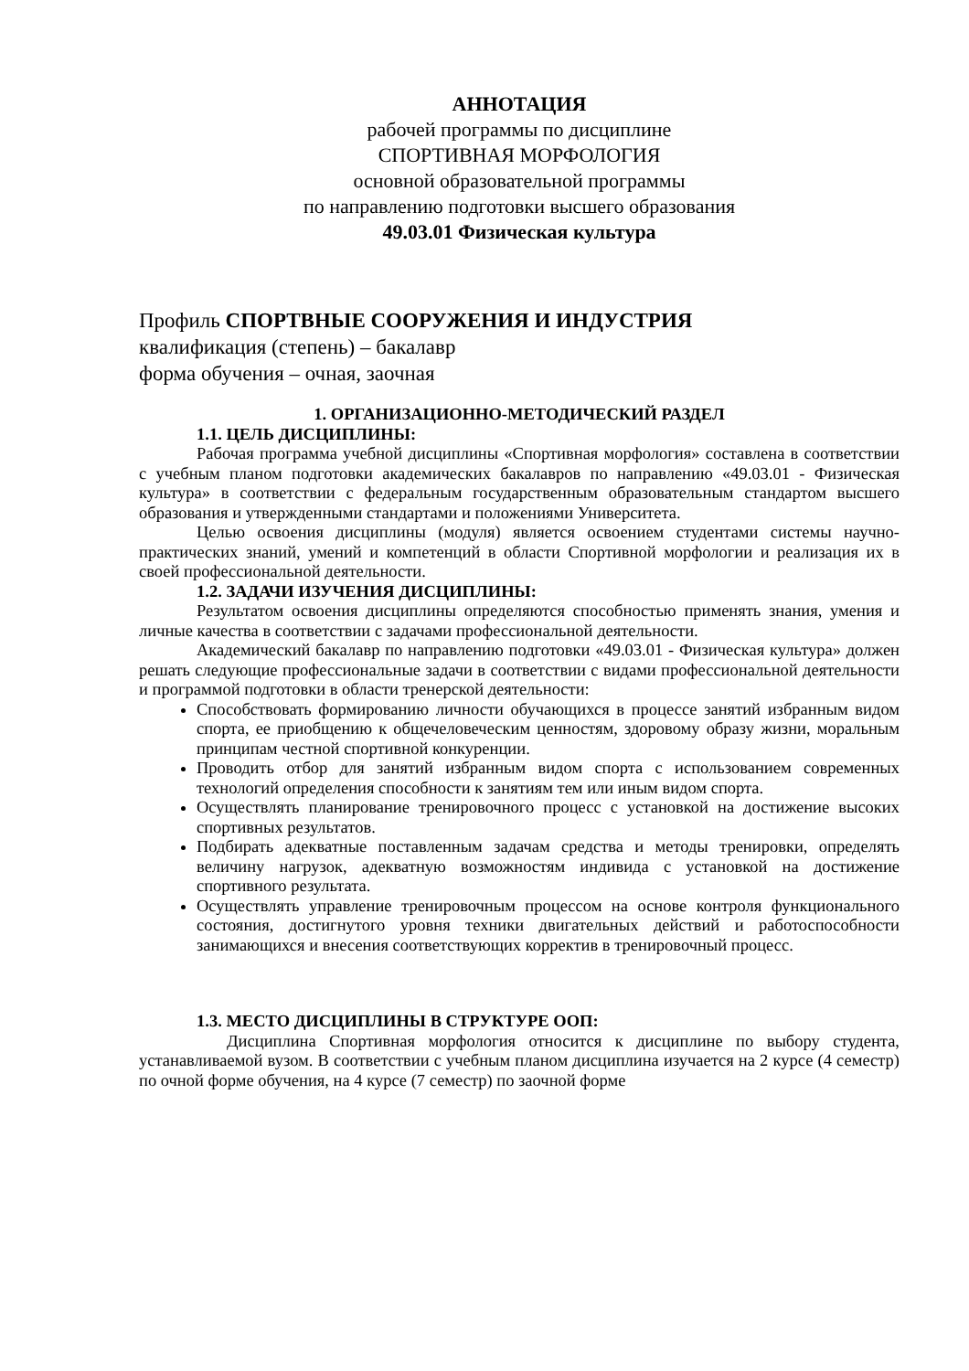АННОТАЦИЯ
рабочей программы по дисциплине
СПОРТИВНАЯ МОРФОЛОГИЯ
основной образовательной программы
по направлению подготовки высшего образования
49.03.01 Физическая культура
Профиль СПОРТВНЫЕ СООРУЖЕНИЯ И ИНДУСТРИЯ
квалификация (степень) – бакалавр
форма обучения – очная, заочная
1. ОРГАНИЗАЦИОННО-МЕТОДИЧЕСКИЙ РАЗДЕЛ
1.1. ЦЕЛЬ ДИСЦИПЛИНЫ:
Рабочая программа учебной дисциплины «Спортивная морфология» составлена в соответствии с учебным планом подготовки академических бакалавров по направлению «49.03.01 - Физическая культура» в соответствии с федеральным государственным образовательным стандартом высшего образования и утвержденными стандартами и положениями Университета.
Целью освоения дисциплины (модуля) является освоением студентами системы научно-практических знаний, умений и компетенций в области Спортивной морфологии и реализация их в своей профессиональной деятельности.
1.2. ЗАДАЧИ ИЗУЧЕНИЯ ДИСЦИПЛИНЫ:
Результатом освоения дисциплины определяются способностью применять знания, умения и личные качества в соответствии с задачами профессиональной деятельности.
Академический бакалавр по направлению подготовки «49.03.01 - Физическая культура» должен решать следующие профессиональные задачи в соответствии с видами профессиональной деятельности и программой подготовки в области тренерской деятельности:
Способствовать формированию личности обучающихся в процессе занятий избранным видом спорта, ее приобщению к общечеловеческим ценностям, здоровому образу жизни, моральным принципам честной спортивной конкуренции.
Проводить отбор для занятий избранным видом спорта с использованием современных технологий определения способности к занятиям тем или иным видом спорта.
Осуществлять планирование тренировочного процесс с установкой на достижение высоких спортивных результатов.
Подбирать адекватные поставленным задачам средства и методы тренировки, определять величину нагрузок, адекватную возможностям индивида с установкой на достижение спортивного результата.
Осуществлять управление тренировочным процессом на основе контроля функционального состояния, достигнутого уровня техники двигательных действий и работоспособности занимающихся и внесения соответствующих корректив в тренировочный процесс.
1.3. МЕСТО ДИСЦИПЛИНЫ В СТРУКТУРЕ ООП:
Дисциплина Спортивная морфология относится к дисциплине по выбору студента, устанавливаемой вузом. В соответствии с учебным планом дисциплина изучается на 2 курсе (4 семестр) по очной форме обучения, на 4 курсе (7 семестр) по заочной форме